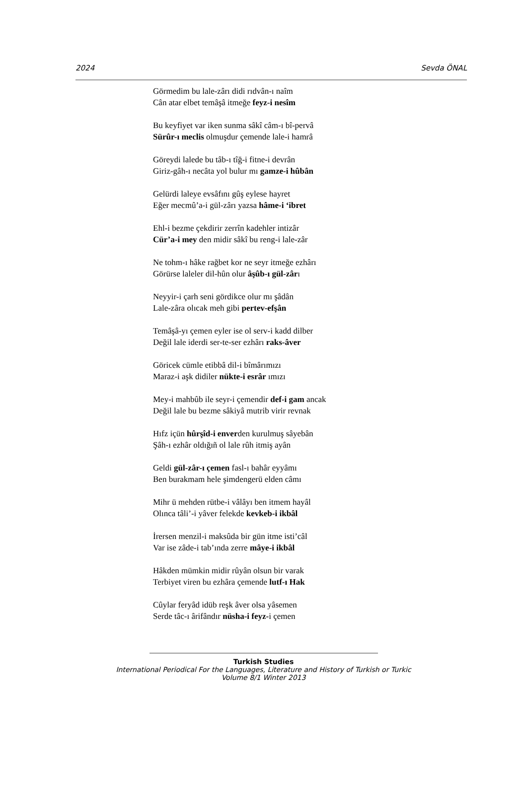2024 Sevda ÖNAL
Görmedim bu lale-zârı didi rıdvân-ı naîm
Cân atar elbet temâşâ itmeğe feyz-i nesîm
Bu keyfiyet var iken sunma sâkî câm-ı bî-pervâ
Sürûr-ı meclis olmuşdur çemende lale-i hamrâ
Göreydi lalede bu tâb-ı tîğ-i fitne-i devrân
Giriz-gâh-ı necâta yol bulur mı gamze-i hûbân
Gelürdi laleye evsâfını gûş eylese hayret
Eğer mecmû’a-i gül-zârı yazsa hâme-i ‘ibret
Ehl-i bezme çekdirir zerrîn kadehler intizâr
Cür’a-i mey den midir sâkî bu reng-i lale-zâr
Ne tohm-ı hâke rağbet kor ne seyr itmeğe ezhârı
Görürse laleler dil-hûn olur âşûb-ı gül-zârı
Neyyir-i çarh seni gördikce olur mı şâdân
Lale-zâra olıcak meh gibi pertev-efşân
Temâşâ-yı çemen eyler ise ol serv-i kadd dilber
Değil lale iderdi ser-te-ser ezhârı raks-âver
Göricek cümle etibbâ dil-i bîmârımızı
Maraz-i aşk didiler nükte-i esrâr ımızı
Mey-i mahbûb ile seyr-i çemendir def-i gam ancak
Değil lale bu bezme sâkiyâ mutrib virir revnak
Hıfz içün hûrşîd-i enverden kurulmuş sâyebân
Şâh-ı ezhâr oldığıñ ol lale rûh itmiş ayân
Geldi gül-zâr-ı çemen fasl-ı bahâr eyyâmı
Ben burakmam hele şimdengerü elden câmı
Mihr ü mehden rütbe-i vâlâyı ben itmem hayâl
Olınca tâli’-i yâver felekde kevkeb-i ikbâl
İrersen menzil-i maksûda bir gün itme isti’câl
Var ise zâde-i tab’ında zerre mâye-i ikbâl
Hâkden mümkin midir rûyân olsun bir varak
Terbiyet viren bu ezhâra çemende lutf-ı Hak
Cûylar feryâd idüb reşk âver olsa yâsemen
Serde tâc-ı ârifândır nüsha-i feyz-i çemen
Turkish Studies
International Periodical For the Languages, Literature and History of Turkish or Turkic
Volume 8/1 Winter 2013